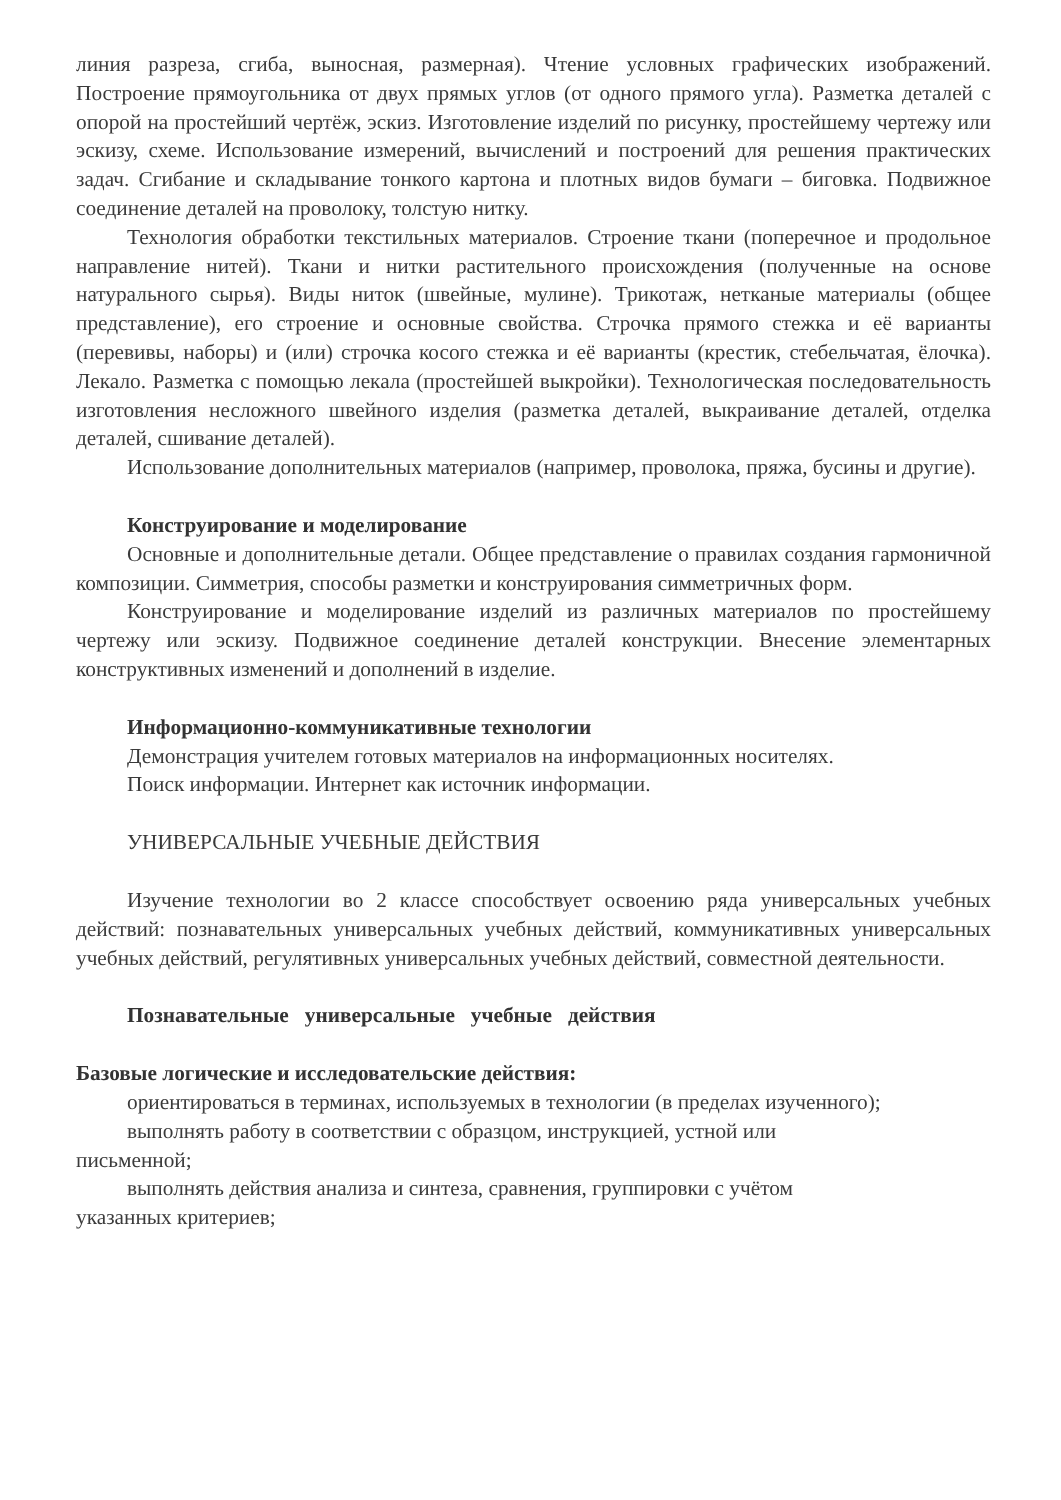линия разреза, сгиба, выносная, размерная). Чтение условных графических изображений. Построение прямоугольника от двух прямых углов (от одного прямого угла). Разметка деталей с опорой на простейший чертёж, эскиз. Изготовление изделий по рисунку, простейшему чертежу или эскизу, схеме. Использование измерений, вычислений и построений для решения практических задач. Сгибание и складывание тонкого картона и плотных видов бумаги – биговка. Подвижное соединение деталей на проволоку, толстую нитку.
Технология обработки текстильных материалов. Строение ткани (поперечное и продольное направление нитей). Ткани и нитки растительного происхождения (полученные на основе натурального сырья). Виды ниток (швейные, мулине). Трикотаж, нетканые материалы (общее представление), его строение и основные свойства. Строчка прямого стежка и её варианты (перевивы, наборы) и (или) строчка косого стежка и её варианты (крестик, стебельчатая, ёлочка). Лекало. Разметка с помощью лекала (простейшей выкройки). Технологическая последовательность изготовления несложного швейного изделия (разметка деталей, выкраивание деталей, отделка деталей, сшивание деталей).
Использование дополнительных материалов (например, проволока, пряжа, бусины и другие).
Конструирование и моделирование
Основные и дополнительные детали. Общее представление о правилах создания гармоничной композиции. Симметрия, способы разметки и конструирования симметричных форм.
Конструирование и моделирование изделий из различных материалов по простейшему чертежу или эскизу. Подвижное соединение деталей конструкции. Внесение элементарных конструктивных изменений и дополнений в изделие.
Информационно-коммуникативные технологии
Демонстрация учителем готовых материалов на информационных носителях.
Поиск информации. Интернет как источник информации.
УНИВЕРСАЛЬНЫЕ УЧЕБНЫЕ ДЕЙСТВИЯ
Изучение технологии во 2 классе способствует освоению ряда универсальных учебных действий: познавательных универсальных учебных действий, коммуникативных универсальных учебных действий, регулятивных универсальных учебных действий, совместной деятельности.
Познавательные универсальные учебные действия
Базовые логические и исследовательские действия:
ориентироваться в терминах, используемых в технологии (в пределах изученного);
выполнять работу в соответствии с образцом, инструкцией, устной или письменной;
выполнять действия анализа и синтеза, сравнения, группировки с учётом указанных критериев;